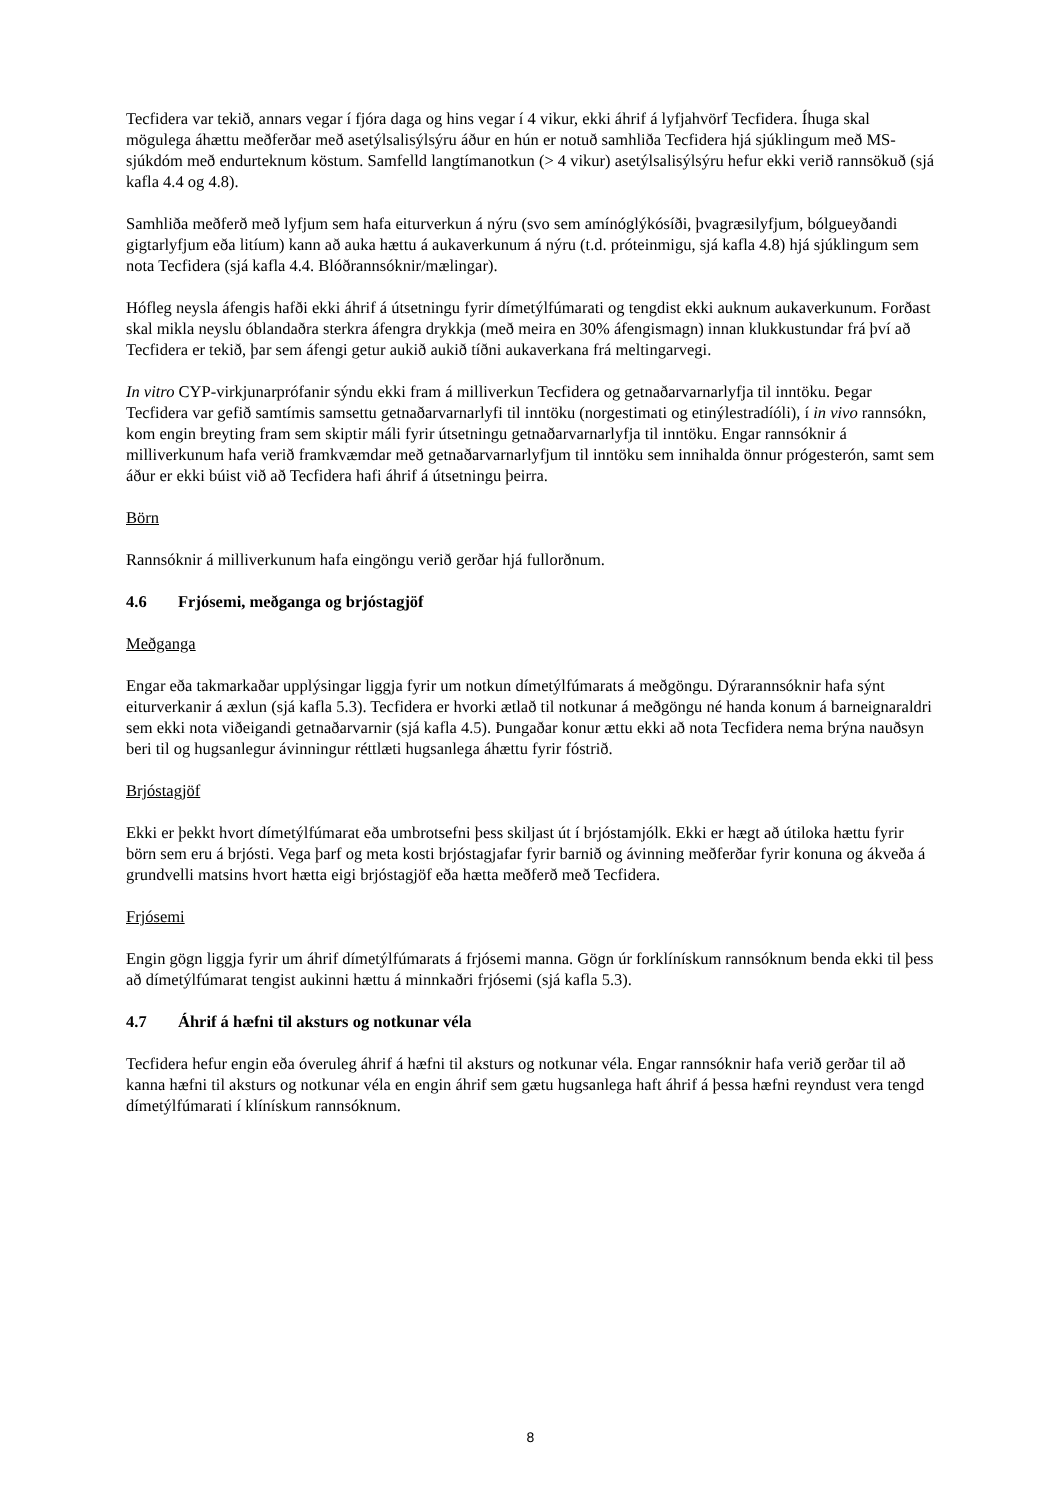Tecfidera var tekið, annars vegar í fjóra daga og hins vegar í 4 vikur, ekki áhrif á lyfjahvörf Tecfidera. Íhuga skal mögulega áhættu meðferðar með asetýlsalisýlsýru áður en hún er notuð samhliða Tecfidera hjá sjúklingum með MS-sjúkdóm með endurteknum köstum. Samfelld langtímanotkun (> 4 vikur) asetýlsalisýlsýru hefur ekki verið rannsökuð (sjá kafla 4.4 og 4.8).
Samhliða meðferð með lyfjum sem hafa eiturverkun á nýru (svo sem amínóglýkósíði, þvagræsilyfjum, bólgueyðandi gigtarlyfjum eða litíum) kann að auka hættu á aukaverkunum á nýru (t.d. próteinmigu, sjá kafla 4.8) hjá sjúklingum sem nota Tecfidera (sjá kafla 4.4. Blóðrannsóknir/mælingar).
Hófleg neysla áfengis hafði ekki áhrif á útsetningu fyrir dímetýlfúmarati og tengdist ekki auknum aukaverkunum. Forðast skal mikla neyslu óblandaðra sterkra áfengra drykkja (með meira en 30% áfengismagn) innan klukkustundar frá því að Tecfidera er tekið, þar sem áfengi getur aukið aukið tíðni aukaverkana frá meltingarvegi.
In vitro CYP-virkjunarprófanir sýndu ekki fram á milliverkun Tecfidera og getnaðarvarnarlyfja til inntöku. Þegar Tecfidera var gefið samtímis samsettu getnaðarvarnarlyfi til inntöku (norgestimati og etinýlestradíóli), í in vivo rannsókn, kom engin breyting fram sem skiptir máli fyrir útsetningu getnaðarvarnarlyfja til inntöku. Engar rannsóknir á milliverkunum hafa verið framkvæmdar með getnaðarvarnarlyfjum til inntöku sem innihalda önnur prógesterón, samt sem áður er ekki búist við að Tecfidera hafi áhrif á útsetningu þeirra.
Börn
Rannsóknir á milliverkunum hafa eingöngu verið gerðar hjá fullorðnum.
4.6 Frjósemi, meðganga og brjóstagjöf
Meðganga
Engar eða takmarkaðar upplýsingar liggja fyrir um notkun dímetýlfúmarats á meðgöngu. Dýrarannsóknir hafa sýnt eiturverkanir á æxlun (sjá kafla 5.3). Tecfidera er hvorki ætlað til notkunar á meðgöngu né handa konum á barneignaraldri sem ekki nota viðeigandi getnaðarvarnir (sjá kafla 4.5). Þungaðar konur ættu ekki að nota Tecfidera nema brýna nauðsyn beri til og hugsanlegur ávinningur réttlæti hugsanlega áhættu fyrir fóstrið.
Brjóstagjöf
Ekki er þekkt hvort dímetýlfúmarat eða umbrotsefni þess skiljast út í brjóstamjólk. Ekki er hægt að útiloka hættu fyrir börn sem eru á brjósti. Vega þarf og meta kosti brjóstagjafar fyrir barnið og ávinning meðferðar fyrir konuna og ákveða á grundvelli matsins hvort hætta eigi brjóstagjöf eða hætta meðferð með Tecfidera.
Frjósemi
Engin gögn liggja fyrir um áhrif dímetýlfúmarats á frjósemi manna. Gögn úr forklínískum rannsóknum benda ekki til þess að dímetýlfúmarat tengist aukinni hættu á minnkaðri frjósemi (sjá kafla 5.3).
4.7 Áhrif á hæfni til aksturs og notkunar véla
Tecfidera hefur engin eða óveruleg áhrif á hæfni til aksturs og notkunar véla. Engar rannsóknir hafa verið gerðar til að kanna hæfni til aksturs og notkunar véla en engin áhrif sem gætu hugsanlega haft áhrif á þessa hæfni reyndust vera tengd dímetýlfúmarati í klínískum rannsóknum.
8